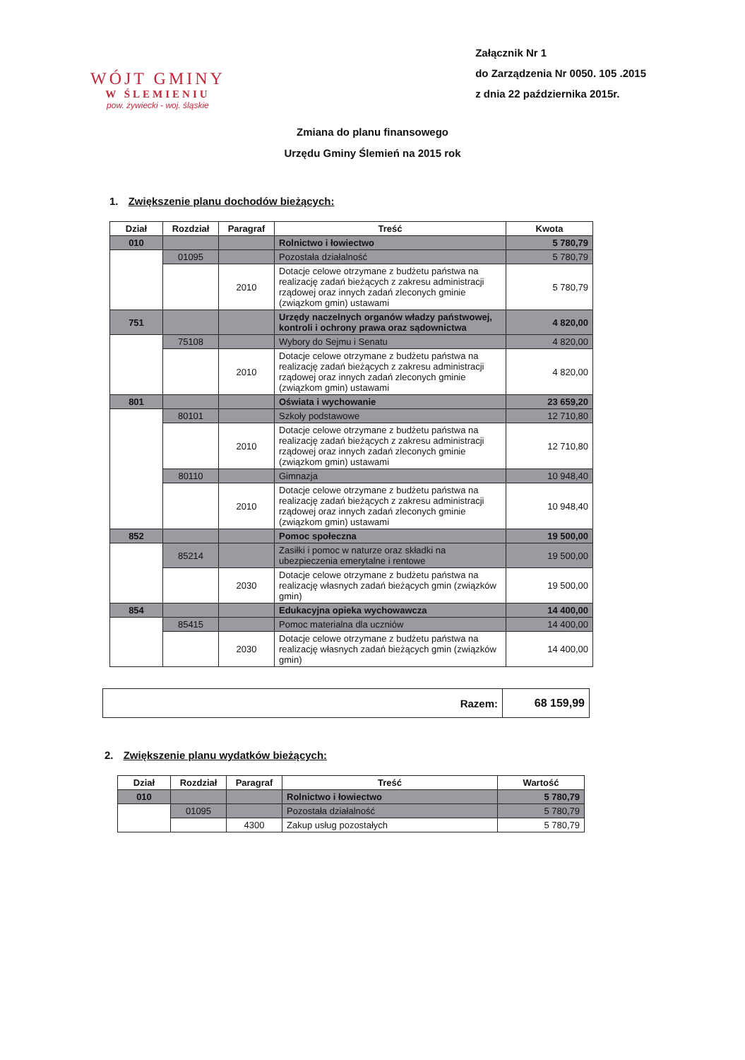WÓJT GMINY
W ŚLEMIENIU
pow. żywiecki - woj. śląskie
Załącznik Nr 1
do Zarządzenia Nr 0050. 105 .2015
z dnia 22 października 2015r.
Zmiana do planu finansowego
Urzędu Gminy Ślemień na 2015 rok
1. Zwiększenie planu dochodów bieżących:
| Dział | Rozdział | Paragraf | Treść | Kwota |
| --- | --- | --- | --- | --- |
| 010 | | | Rolnictwo i łowiectwo | 5 780,79 |
| | 01095 | | Pozostała działalność | 5 780,79 |
| | | 2010 | Dotacje celowe otrzymane z budżetu państwa na realizację zadań bieżących z zakresu administracji rządowej oraz innych zadań zleconych gminie (związkom gmin) ustawami | 5 780,79 |
| 751 | | | Urzędy naczelnych organów władzy państwowej, kontroli i ochrony prawa oraz sądownictwa | 4 820,00 |
| | 75108 | | Wybory do Sejmu i Senatu | 4 820,00 |
| | | 2010 | Dotacje celowe otrzymane z budżetu państwa na realizację zadań bieżących z zakresu administracji rządowej oraz innych zadań zleconych gminie (związkom gmin) ustawami | 4 820,00 |
| 801 | | | Oświata i wychowanie | 23 659,20 |
| | 80101 | | Szkoły podstawowe | 12 710,80 |
| | | 2010 | Dotacje celowe otrzymane z budżetu państwa na realizację zadań bieżących z zakresu administracji rządowej oraz innych zadań zleconych gminie (związkom gmin) ustawami | 12 710,80 |
| | 80110 | | Gimnazja | 10 948,40 |
| | | 2010 | Dotacje celowe otrzymane z budżetu państwa na realizację zadań bieżących z zakresu administracji rządowej oraz innych zadań zleconych gminie (związkom gmin) ustawami | 10 948,40 |
| 852 | | | Pomoc społeczna | 19 500,00 |
| | 85214 | | Zasiłki i pomoc w naturze oraz składki na ubezpieczenia emerytalne i rentowe | 19 500,00 |
| | | 2030 | Dotacje celowe otrzymane z budżetu państwa na realizację własnych zadań bieżących gmin (związków gmin) | 19 500,00 |
| 854 | | | Edukacyjna opieka wychowawcza | 14 400,00 |
| | 85415 | | Pomoc materialna dla uczniów | 14 400,00 |
| | | 2030 | Dotacje celowe otrzymane z budżetu państwa na realizację własnych zadań bieżących gmin (związków gmin) | 14 400,00 |
| Razem: | 68 159,99 |
2. Zwiększenie planu wydatków bieżących:
| Dział | Rozdział | Paragraf | Treść | Wartość |
| --- | --- | --- | --- | --- |
| 010 | | | Rolnictwo i łowiectwo | 5 780,79 |
| | 01095 | | Pozostała działalność | 5 780,79 |
| | | 4300 | Zakup usług pozostałych | 5 780,79 |